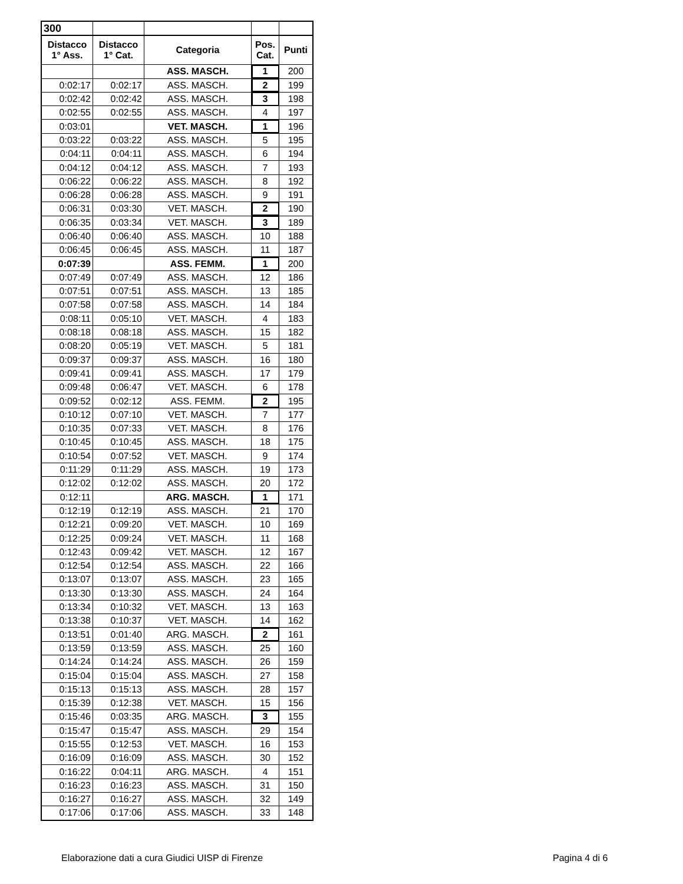| 300 | | | | |
| Distacco 1° Ass. | Distacco 1° Cat. | Categoria | Pos. Cat. | Punti |
| | | ASS. MASCH. | 1 | 200 |
| 0:02:17 | 0:02:17 | ASS. MASCH. | 2 | 199 |
| 0:02:42 | 0:02:42 | ASS. MASCH. | 3 | 198 |
| 0:02:55 | 0:02:55 | ASS. MASCH. | 4 | 197 |
| 0:03:01 | | VET. MASCH. | 1 | 196 |
| 0:03:22 | 0:03:22 | ASS. MASCH. | 5 | 195 |
| 0:04:11 | 0:04:11 | ASS. MASCH. | 6 | 194 |
| 0:04:12 | 0:04:12 | ASS. MASCH. | 7 | 193 |
| 0:06:22 | 0:06:22 | ASS. MASCH. | 8 | 192 |
| 0:06:28 | 0:06:28 | ASS. MASCH. | 9 | 191 |
| 0:06:31 | 0:03:30 | VET. MASCH. | 2 | 190 |
| 0:06:35 | 0:03:34 | VET. MASCH. | 3 | 189 |
| 0:06:40 | 0:06:40 | ASS. MASCH. | 10 | 188 |
| 0:06:45 | 0:06:45 | ASS. MASCH. | 11 | 187 |
| 0:07:39 | | ASS. FEMM. | 1 | 200 |
| 0:07:49 | 0:07:49 | ASS. MASCH. | 12 | 186 |
| 0:07:51 | 0:07:51 | ASS. MASCH. | 13 | 185 |
| 0:07:58 | 0:07:58 | ASS. MASCH. | 14 | 184 |
| 0:08:11 | 0:05:10 | VET. MASCH. | 4 | 183 |
| 0:08:18 | 0:08:18 | ASS. MASCH. | 15 | 182 |
| 0:08:20 | 0:05:19 | VET. MASCH. | 5 | 181 |
| 0:09:37 | 0:09:37 | ASS. MASCH. | 16 | 180 |
| 0:09:41 | 0:09:41 | ASS. MASCH. | 17 | 179 |
| 0:09:48 | 0:06:47 | VET. MASCH. | 6 | 178 |
| 0:09:52 | 0:02:12 | ASS. FEMM. | 2 | 195 |
| 0:10:12 | 0:07:10 | VET. MASCH. | 7 | 177 |
| 0:10:35 | 0:07:33 | VET. MASCH. | 8 | 176 |
| 0:10:45 | 0:10:45 | ASS. MASCH. | 18 | 175 |
| 0:10:54 | 0:07:52 | VET. MASCH. | 9 | 174 |
| 0:11:29 | 0:11:29 | ASS. MASCH. | 19 | 173 |
| 0:12:02 | 0:12:02 | ASS. MASCH. | 20 | 172 |
| 0:12:11 | | ARG. MASCH. | 1 | 171 |
| 0:12:19 | 0:12:19 | ASS. MASCH. | 21 | 170 |
| 0:12:21 | 0:09:20 | VET. MASCH. | 10 | 169 |
| 0:12:25 | 0:09:24 | VET. MASCH. | 11 | 168 |
| 0:12:43 | 0:09:42 | VET. MASCH. | 12 | 167 |
| 0:12:54 | 0:12:54 | ASS. MASCH. | 22 | 166 |
| 0:13:07 | 0:13:07 | ASS. MASCH. | 23 | 165 |
| 0:13:30 | 0:13:30 | ASS. MASCH. | 24 | 164 |
| 0:13:34 | 0:10:32 | VET. MASCH. | 13 | 163 |
| 0:13:38 | 0:10:37 | VET. MASCH. | 14 | 162 |
| 0:13:51 | 0:01:40 | ARG. MASCH. | 2 | 161 |
| 0:13:59 | 0:13:59 | ASS. MASCH. | 25 | 160 |
| 0:14:24 | 0:14:24 | ASS. MASCH. | 26 | 159 |
| 0:15:04 | 0:15:04 | ASS. MASCH. | 27 | 158 |
| 0:15:13 | 0:15:13 | ASS. MASCH. | 28 | 157 |
| 0:15:39 | 0:12:38 | VET. MASCH. | 15 | 156 |
| 0:15:46 | 0:03:35 | ARG. MASCH. | 3 | 155 |
| 0:15:47 | 0:15:47 | ASS. MASCH. | 29 | 154 |
| 0:15:55 | 0:12:53 | VET. MASCH. | 16 | 153 |
| 0:16:09 | 0:16:09 | ASS. MASCH. | 30 | 152 |
| 0:16:22 | 0:04:11 | ARG. MASCH. | 4 | 151 |
| 0:16:23 | 0:16:23 | ASS. MASCH. | 31 | 150 |
| 0:16:27 | 0:16:27 | ASS. MASCH. | 32 | 149 |
| 0:17:06 | 0:17:06 | ASS. MASCH. | 33 | 148 |
Elaborazione dati a cura Giudici UISP di Firenze
Pagina 4 di 6